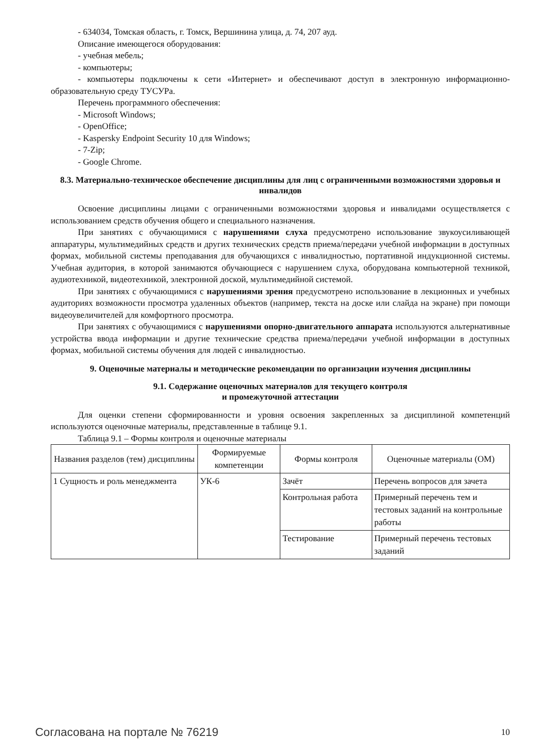- 634034, Томская область, г. Томск, Вершинина улица, д. 74, 207 ауд.
Описание имеющегося оборудования:
- учебная мебель;
- компьютеры;
- компьютеры подключены к сети «Интернет» и обеспечивают доступ в электронную информационно-образовательную среду ТУСУРа.
Перечень программного обеспечения:
- Microsoft Windows;
- OpenOffice;
- Kaspersky Endpoint Security 10 для Windows;
- 7-Zip;
- Google Chrome.
8.3. Материально-техническое обеспечение дисциплины для лиц с ограниченными возможностями здоровья и инвалидов
Освоение дисциплины лицами с ограниченными возможностями здоровья и инвалидами осуществляется с использованием средств обучения общего и специального назначения.
При занятиях с обучающимися с нарушениями слуха предусмотрено использование звукоусиливающей аппаратуры, мультимедийных средств и других технических средств приема/передачи учебной информации в доступных формах, мобильной системы преподавания для обучающихся с инвалидностью, портативной индукционной системы. Учебная аудитория, в которой занимаются обучающиеся с нарушением слуха, оборудована компьютерной техникой, аудиотехникой, видеотехникой, электронной доской, мультимедийной системой.
При занятиях с обучающимися с нарушениями зрения предусмотрено использование в лекционных и учебных аудиториях возможности просмотра удаленных объектов (например, текста на доске или слайда на экране) при помощи видеоувеличителей для комфортного просмотра.
При занятиях с обучающимися с нарушениями опорно-двигательного аппарата используются альтернативные устройства ввода информации и другие технические средства приема/передачи учебной информации в доступных формах, мобильной системы обучения для людей с инвалидностью.
9. Оценочные материалы и методические рекомендации по организации изучения дисциплины
9.1. Содержание оценочных материалов для текущего контроля
и промежуточной аттестации
Для оценки степени сформированности и уровня освоения закрепленных за дисциплиной компетенций используются оценочные материалы, представленные в таблице 9.1.
Таблица 9.1 – Формы контроля и оценочные материалы
| Названия разделов (тем) дисциплины | Формируемые компетенции | Формы контроля | Оценочные материалы (ОМ) |
| --- | --- | --- | --- |
| 1 Сущность и роль менеджмента | УК-6 | Зачёт | Перечень вопросов для зачета |
| | | Контрольная работа | Примерный перечень тем и тестовых заданий на контрольные работы |
| | | Тестирование | Примерный перечень тестовых заданий |
Согласована на портале № 76219 10